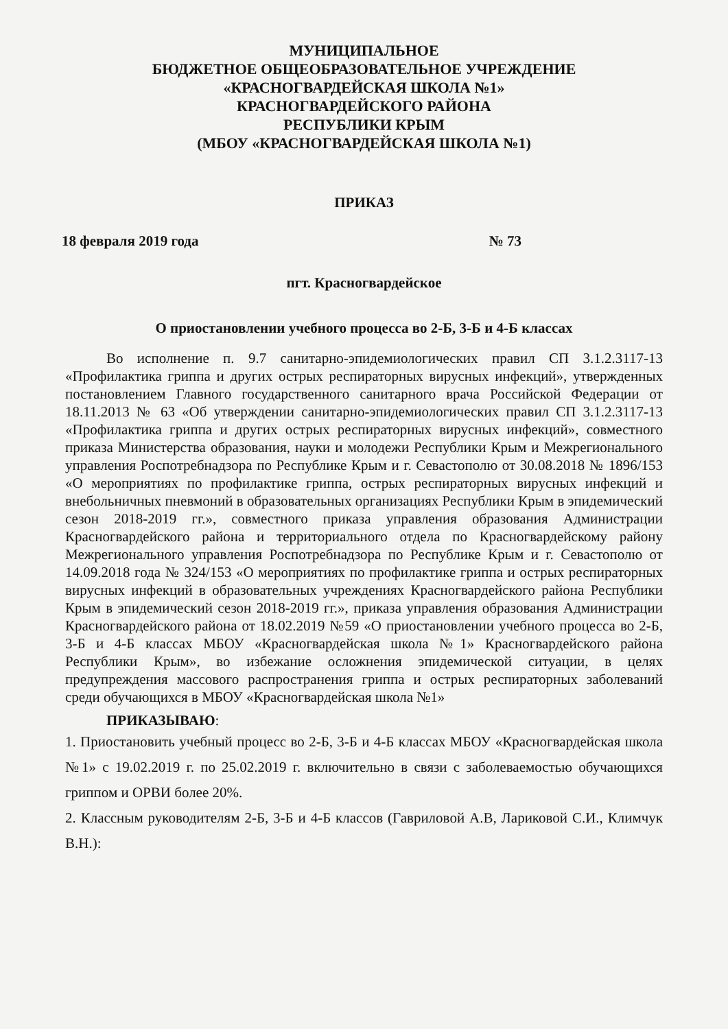МУНИЦИПАЛЬНОЕ
БЮДЖЕТНОЕ ОБЩЕОБРАЗОВАТЕЛЬНОЕ УЧРЕЖДЕНИЕ
«КРАСНОГВАРДЕЙСКАЯ ШКОЛА №1»
КРАСНОГВАРДЕЙСКОГО РАЙОНА
РЕСПУБЛИКИ КРЫМ
(МБОУ «КРАСНОГВАРДЕЙСКАЯ ШКОЛА №1)
ПРИКАЗ
18 февраля 2019 года № 73
пгт. Красногвардейское
О приостановлении учебного процесса во 2-Б, 3-Б и 4-Б классах
Во исполнение п. 9.7 санитарно-эпидемиологических правил СП 3.1.2.3117-13 «Профилактика гриппа и других острых респираторных вирусных инфекций», утвержденных постановлением Главного государственного санитарного врача Российской Федерации от 18.11.2013 № 63 «Об утверждении санитарно-эпидемиологических правил СП 3.1.2.3117-13 «Профилактика гриппа и других острых респираторных вирусных инфекций», совместного приказа Министерства образования, науки и молодежи Республики Крым и Межрегионального управления Роспотребнадзора по Республике Крым и г. Севастополю от 30.08.2018 № 1896/153 «О мероприятиях по профилактике гриппа, острых респираторных вирусных инфекций и внебольничных пневмоний в образовательных организациях Республики Крым в эпидемический сезон 2018-2019 гг.», совместного приказа управления образования Администрации Красногвардейского района и территориального отдела по Красногвардейскому району Межрегионального управления Роспотребнадзора по Республике Крым и г. Севастополю от 14.09.2018 года № 324/153 «О мероприятиях по профилактике гриппа и острых респираторных вирусных инфекций в образовательных учреждениях Красногвардейского района Республики Крым в эпидемический сезон 2018-2019 гг.», приказа управления образования Администрации Красногвардейского района от 18.02.2019 №59 «О приостановлении учебного процесса во 2-Б, 3-Б и 4-Б классах МБОУ «Красногвардейская школа №1» Красногвардейского района Республики Крым», во избежание осложнения эпидемической ситуации, в целях предупреждения массового распространения гриппа и острых респираторных заболеваний среди обучающихся в МБОУ «Красногвардейская школа №1»
ПРИКАЗЫВАЮ:
1. Приостановить учебный процесс во 2-Б, 3-Б и 4-Б классах МБОУ «Красногвардейская школа №1» с 19.02.2019 г. по 25.02.2019 г. включительно в связи с заболеваемостью обучающихся гриппом и ОРВИ более 20%.
2. Классным руководителям 2-Б, 3-Б и 4-Б классов (Гавриловой А.В, Лариковой С.И., Климчук В.Н.):